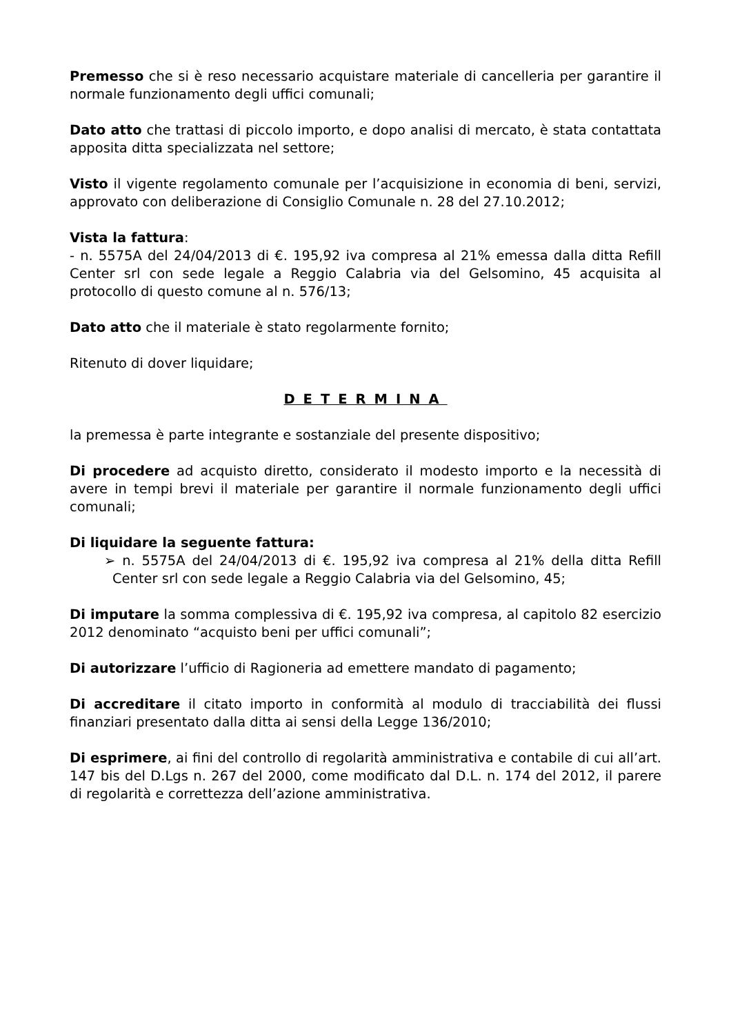Premesso che si è reso necessario acquistare materiale di cancelleria per garantire il normale funzionamento degli uffici comunali;
Dato atto che trattasi di piccolo importo, e dopo analisi di mercato, è stata contattata apposita ditta specializzata nel settore;
Visto il vigente regolamento comunale per l’acquisizione in economia di beni, servizi, approvato con deliberazione di Consiglio Comunale n. 28 del 27.10.2012;
Vista la fattura:
- n. 5575A del 24/04/2013 di €. 195,92 iva compresa al 21% emessa dalla ditta Refill Center srl con sede legale a Reggio Calabria via del Gelsomino, 45 acquisita al protocollo di questo comune al n. 576/13;
Dato atto che il materiale è stato regolarmente fornito;
Ritenuto di dover liquidare;
DETERMINA
la premessa è parte integrante e sostanziale del presente dispositivo;
Di procedere ad acquisto diretto, considerato il modesto importo e la necessità di avere in tempi brevi il materiale per garantire il normale funzionamento degli uffici comunali;
Di liquidare la seguente fattura:
➢ n. 5575A del 24/04/2013 di €. 195,92 iva compresa al 21% della ditta Refill Center srl con sede legale a Reggio Calabria via del Gelsomino, 45;
Di imputare la somma complessiva di €. 195,92 iva compresa, al capitolo 82 esercizio 2012 denominato “acquisto beni per uffici comunali”;
Di autorizzare l’ufficio di Ragioneria ad emettere mandato di pagamento;
Di accreditare il citato importo in conformità al modulo di tracciabilità dei flussi finanziari presentato dalla ditta ai sensi della Legge 136/2010;
Di esprimere, ai fini del controllo di regolarità amministrativa e contabile di cui all’art. 147 bis del D.Lgs n. 267 del 2000, come modificato dal D.L. n. 174 del 2012, il parere di regolarità e correttezza dell’azione amministrativa.